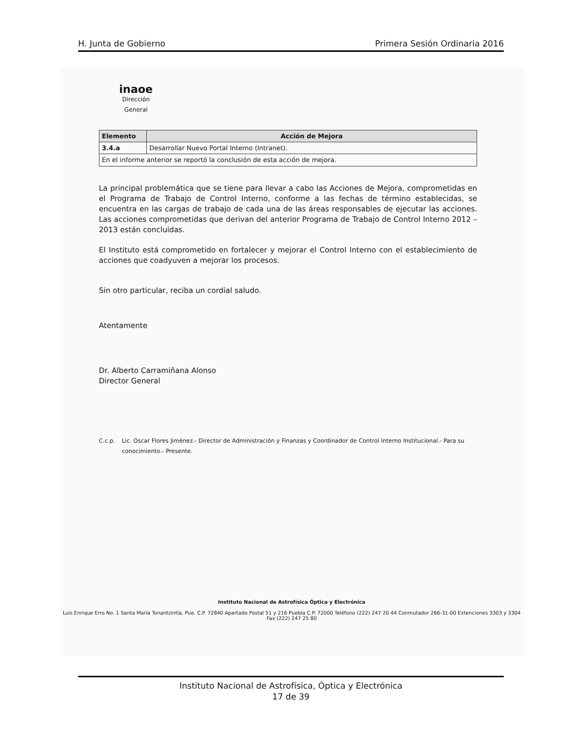H. Junta de Gobierno Primera Sesión Ordinaria 2016
inaoe
Dirección
General
| Elemento | Acción de Mejora |
| --- | --- |
| 3.4.a | Desarrollar Nuevo Portal Interno (Intranet). |
| En el informe anterior se reportó la conclusión de esta acción de mejora. | |
La principal problemática que se tiene para llevar a cabo las Acciones de Mejora, comprometidas en el Programa de Trabajo de Control Interno, conforme a las fechas de término establecidas, se encuentra en las cargas de trabajo de cada una de las áreas responsables de ejecutar las acciones. Las acciones comprometidas que derivan del anterior Programa de Trabajo de Control Interno 2012 – 2013 están concluidas.
El Instituto está comprometido en fortalecer y mejorar el Control Interno con el establecimiento de acciones que coadyuven a mejorar los procesos.
Sin otro particular, reciba un cordial saludo.
Atentamente
Dr. Alberto Carramiñana Alonso
Director General
C.c.p. Lic. Oscar Flores Jiménez.- Director de Administración y Finanzas y Coordinador de Control Interno Institucional.- Para su conocimiento.- Presente.
Instituto Nacional de Astrofísica Óptica y Electrónica
Luis Enrique Erro No. 1 Santa María Tonantzintla, Pue. C.P. 72840 Apartado Postal 51 y 216 Puebla C.P. 72000 Teléfono (222) 247 20 44 Conmutador 266-31-00 Extenciones 3303 y 3304 Fax (222) 247 25 80
Instituto Nacional de Astrofísica, Óptica y Electrónica
17 de 39